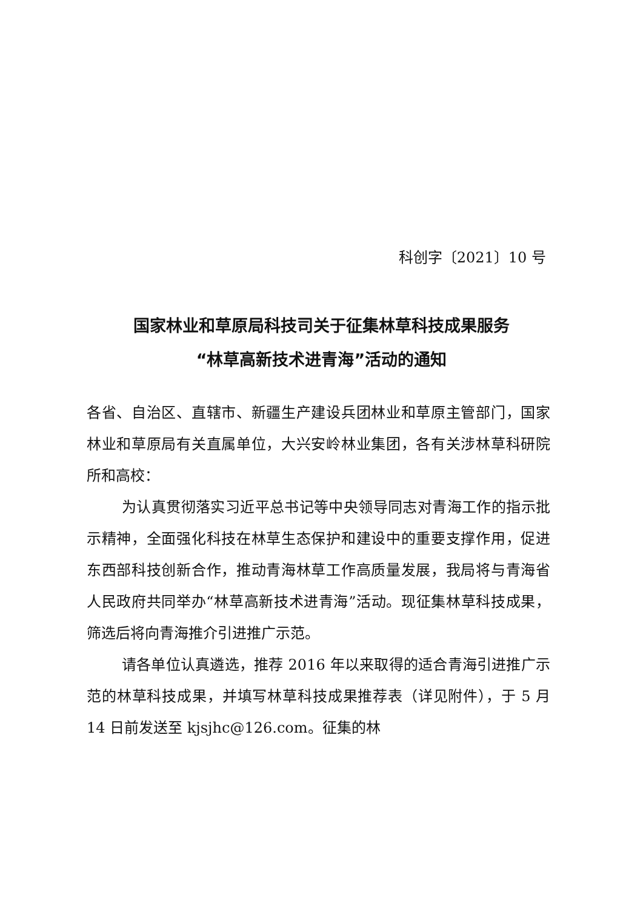科创字〔2021〕10 号
国家林业和草原局科技司关于征集林草科技成果服务
“林草高新技术进青海”活动的通知
各省、自治区、直辖市、新疆生产建设兵团林业和草原主管部门，国家林业和草原局有关直属单位，大兴安岭林业集团，各有关涉林草科研院所和高校：
为认真贯彻落实习近平总书记等中央领导同志对青海工作的指示批示精神，全面强化科技在林草生态保护和建设中的重要支撑作用，促进东西部科技创新合作，推动青海林草工作高质量发展，我局将与青海省人民政府共同举办“林草高新技术进青海”活动。现征集林草科技成果，筛选后将向青海推介引进推广示范。
请各单位认真遴选，推荐 2016 年以来取得的适合青海引进推广示范的林草科技成果，并填写林草科技成果推荐表（详见附件），于 5 月 14 日前发送至 kjsjhc@126.com。征集的林